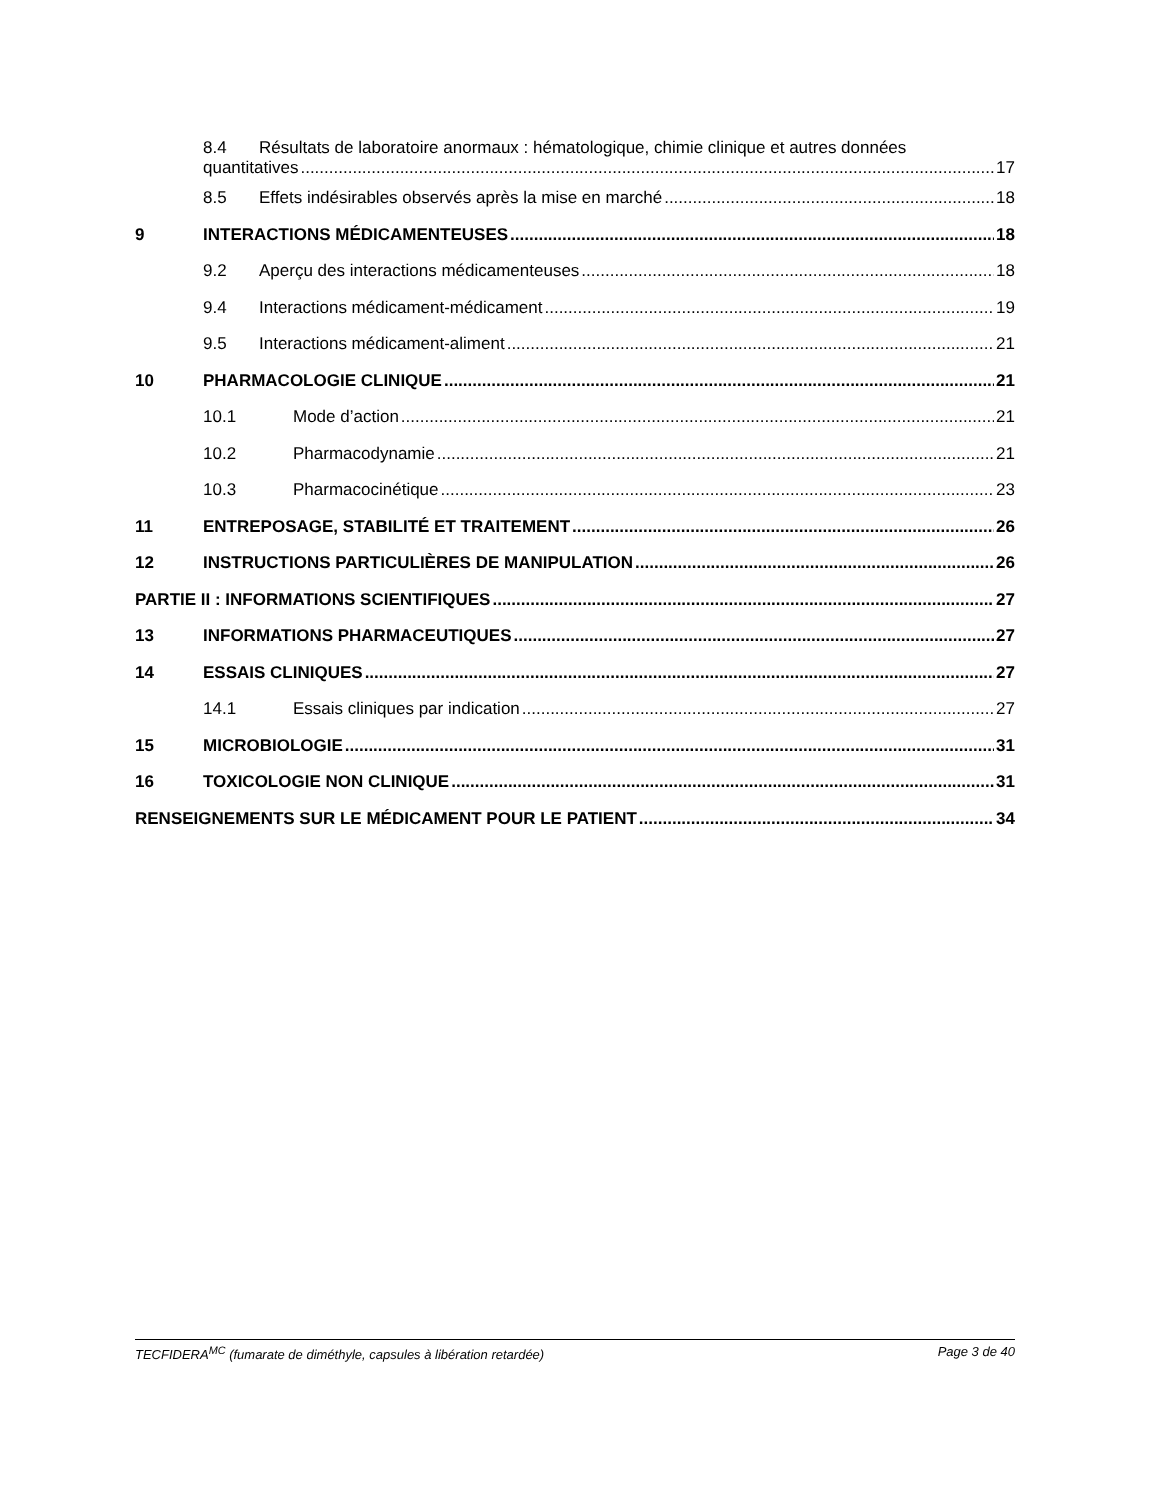8.4 Résultats de laboratoire anormaux : hématologique, chimie clinique et autres données
quantitatives 17
8.5 Effets indésirables observés après la mise en marché 18
9 INTERACTIONS MÉDICAMENTEUSES 18
9.2 Aperçu des interactions médicamenteuses 18
9.4 Interactions médicament-médicament 19
9.5 Interactions médicament-aliment 21
10 PHARMACOLOGIE CLINIQUE 21
10.1 Mode d’action 21
10.2 Pharmacodynamie 21
10.3 Pharmacocinétique 23
11 ENTREPOSAGE, STABILITÉ ET TRAITEMENT 26
12 INSTRUCTIONS PARTICULIÈRES DE MANIPULATION 26
PARTIE II : INFORMATIONS SCIENTIFIQUES 27
13 INFORMATIONS PHARMACEUTIQUES 27
14 ESSAIS CLINIQUES 27
14.1 Essais cliniques par indication 27
15 MICROBIOLOGIE 31
16 TOXICOLOGIE NON CLINIQUE 31
RENSEIGNEMENTS SUR LE MÉDICAMENT POUR LE PATIENT 34
TECFIDERA<sup>MC</sup> (fumarate de diméthyle, capsules à libération retardée) Page 3 de 40